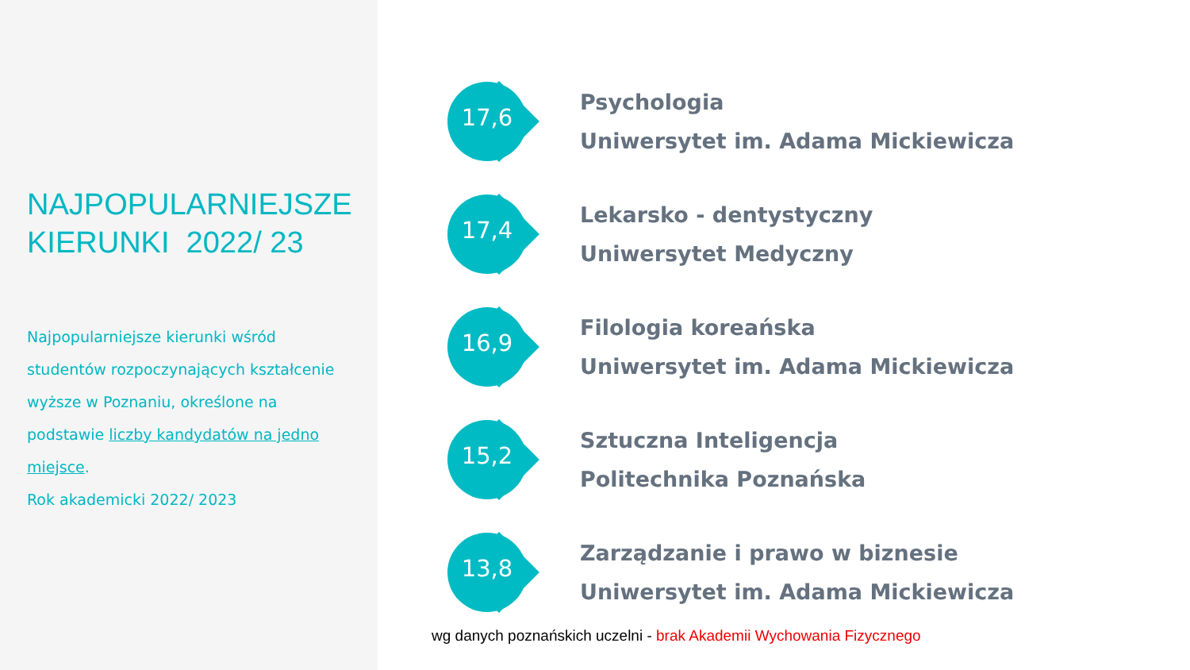NAJPOPULARNIEJSZE
KIERUNKI 2022/ 23
Najpopularniejsze kierunki wśród studentów rozpoczynających kształcenie wyższe w Poznaniu, określone na podstawie liczby kandydatów na jedno miejsce.
Rok akademicki 2022/ 2023
17,6
Psychologia
Uniwersytet im. Adama Mickiewicza
17,4
Lekarsko - dentystyczny
Uniwersytet Medyczny
16,9
Filologia koreańska
Uniwersytet im. Adama Mickiewicza
15,2
Sztuczna Inteligencja
Politechnika Poznańska
13,8
Zarządzanie i prawo w biznesie
Uniwersytet im. Adama Mickiewicza
wg danych poznańskich uczelni - brak Akademii Wychowania Fizycznego